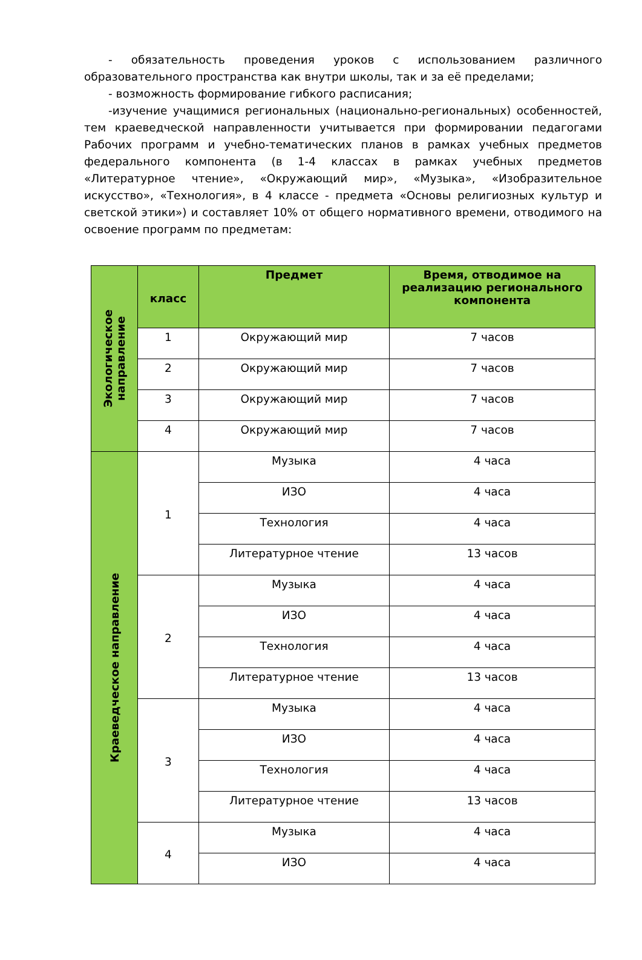- обязательность проведения уроков с использованием различного образовательного пространства как внутри школы, так и за её пределами;
- возможность формирование гибкого расписания;
-изучение учащимися региональных (национально-региональных) особенностей, тем краеведческой направленности учитывается при формировании педагогами Рабочих программ и учебно-тематических планов в рамках учебных предметов федерального компонента (в 1-4 классах в рамках учебных предметов «Литературное чтение», «Окружающий мир», «Музыка», «Изобразительное искусство», «Технология», в 4 классе - предмета «Основы религиозных культур и светской этики») и составляет 10% от общего нормативного времени, отводимого на освоение программ по предметам:
| Экологическое направление | класс | Предмет | Время, отводимое на реализацию регионального компонента |
| | 1 | Окружающий мир | 7 часов |
| | 2 | Окружающий мир | 7 часов |
| | 3 | Окружающий мир | 7 часов |
| | 4 | Окружающий мир | 7 часов |
| Краеведческое направление | 1 | Музыка | 4 часа |
| | | ИЗО | 4 часа |
| | | Технология | 4 часа |
| | | Литературное чтение | 13 часов |
| | 2 | Музыка | 4 часа |
| | | ИЗО | 4 часа |
| | | Технология | 4 часа |
| | | Литературное чтение | 13 часов |
| | 3 | Музыка | 4 часа |
| | | ИЗО | 4 часа |
| | | Технология | 4 часа |
| | | Литературное чтение | 13 часов |
| | 4 | Музыка | 4 часа |
| | | ИЗО | 4 часа |